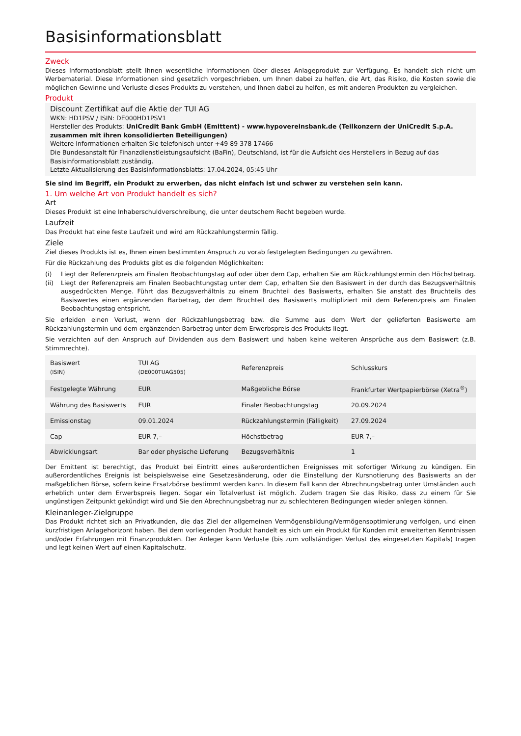Basisinformationsblatt
Zweck
Dieses Informationsblatt stellt Ihnen wesentliche Informationen über dieses Anlageprodukt zur Verfügung. Es handelt sich nicht um Werbematerial. Diese Informationen sind gesetzlich vorgeschrieben, um Ihnen dabei zu helfen, die Art, das Risiko, die Kosten sowie die möglichen Gewinne und Verluste dieses Produkts zu verstehen, und Ihnen dabei zu helfen, es mit anderen Produkten zu vergleichen.
Produkt
Discount Zertifikat auf die Aktie der TUI AG
WKN: HD1PSV / ISIN: DE000HD1PSV1
Hersteller des Produkts: UniCredit Bank GmbH (Emittent) - www.hypovereinsbank.de (Teilkonzern der UniCredit S.p.A. zusammen mit ihren konsolidierten Beteiligungen)
Weitere Informationen erhalten Sie telefonisch unter +49 89 378 17466
Die Bundesanstalt für Finanzdienstleistungsaufsicht (BaFin), Deutschland, ist für die Aufsicht des Herstellers in Bezug auf das Basisinformationsblatt zuständig.
Letzte Aktualisierung des Basisinformationsblatts: 17.04.2024, 05:45 Uhr
Sie sind im Begriff, ein Produkt zu erwerben, das nicht einfach ist und schwer zu verstehen sein kann.
1. Um welche Art von Produkt handelt es sich?
Art
Dieses Produkt ist eine Inhaberschuldverschreibung, die unter deutschem Recht begeben wurde.
Laufzeit
Das Produkt hat eine feste Laufzeit und wird am Rückzahlungstermin fällig.
Ziele
Ziel dieses Produkts ist es, Ihnen einen bestimmten Anspruch zu vorab festgelegten Bedingungen zu gewähren.
Für die Rückzahlung des Produkts gibt es die folgenden Möglichkeiten:
(i) Liegt der Referenzpreis am Finalen Beobachtungstag auf oder über dem Cap, erhalten Sie am Rückzahlungstermin den Höchstbetrag.
(ii) Liegt der Referenzpreis am Finalen Beobachtungstag unter dem Cap, erhalten Sie den Basiswert in der durch das Bezugsverhältnis ausgedrückten Menge. Führt das Bezugsverhältnis zu einem Bruchteil des Basiswerts, erhalten Sie anstatt des Bruchteils des Basiswertes einen ergänzenden Barbetrag, der dem Bruchteil des Basiswerts multipliziert mit dem Referenzpreis am Finalen Beobachtungstag entspricht.
Sie erleiden einen Verlust, wenn der Rückzahlungsbetrag bzw. die Summe aus dem Wert der gelieferten Basiswerte am Rückzahlungstermin und dem ergänzenden Barbetrag unter dem Erwerbspreis des Produkts liegt.
Sie verzichten auf den Anspruch auf Dividenden aus dem Basiswert und haben keine weiteren Ansprüche aus dem Basiswert (z.B. Stimmrechte).
| Basiswert (ISIN) | TUI AG (DE000TUAG505) | Referenzpreis | Schlusskurs |
| Festgelegte Währung | EUR | Maßgebliche Börse | Frankfurter Wertpapierbörse (Xetra<sup>®</sup>) |
| Währung des Basiswerts | EUR | Finaler Beobachtungstag | 20.09.2024 |
| Emissionstag | 09.01.2024 | Rückzahlungstermin (Fälligkeit) | 27.09.2024 |
| Cap | EUR 7,– | Höchstbetrag | EUR 7,– |
| Abwicklungsart | Bar oder physische Lieferung | Bezugsverhältnis | 1 |
Der Emittent ist berechtigt, das Produkt bei Eintritt eines außerordentlichen Ereignisses mit sofortiger Wirkung zu kündigen. Ein außerordentliches Ereignis ist beispielsweise eine Gesetzesänderung, oder die Einstellung der Kursnotierung des Basiswerts an der maßgeblichen Börse, sofern keine Ersatzbörse bestimmt werden kann. In diesem Fall kann der Abrechnungsbetrag unter Umständen auch erheblich unter dem Erwerbspreis liegen. Sogar ein Totalverlust ist möglich. Zudem tragen Sie das Risiko, dass zu einem für Sie ungünstigen Zeitpunkt gekündigt wird und Sie den Abrechnungsbetrag nur zu schlechteren Bedingungen wieder anlegen können.
Kleinanleger-Zielgruppe
Das Produkt richtet sich an Privatkunden, die das Ziel der allgemeinen Vermögensbildung/Vermögensoptimierung verfolgen, und einen kurzfristigen Anlagehorizont haben. Bei dem vorliegenden Produkt handelt es sich um ein Produkt für Kunden mit erweiterten Kenntnissen und/oder Erfahrungen mit Finanzprodukten. Der Anleger kann Verluste (bis zum vollständigen Verlust des eingesetzten Kapitals) tragen und legt keinen Wert auf einen Kapitalschutz.